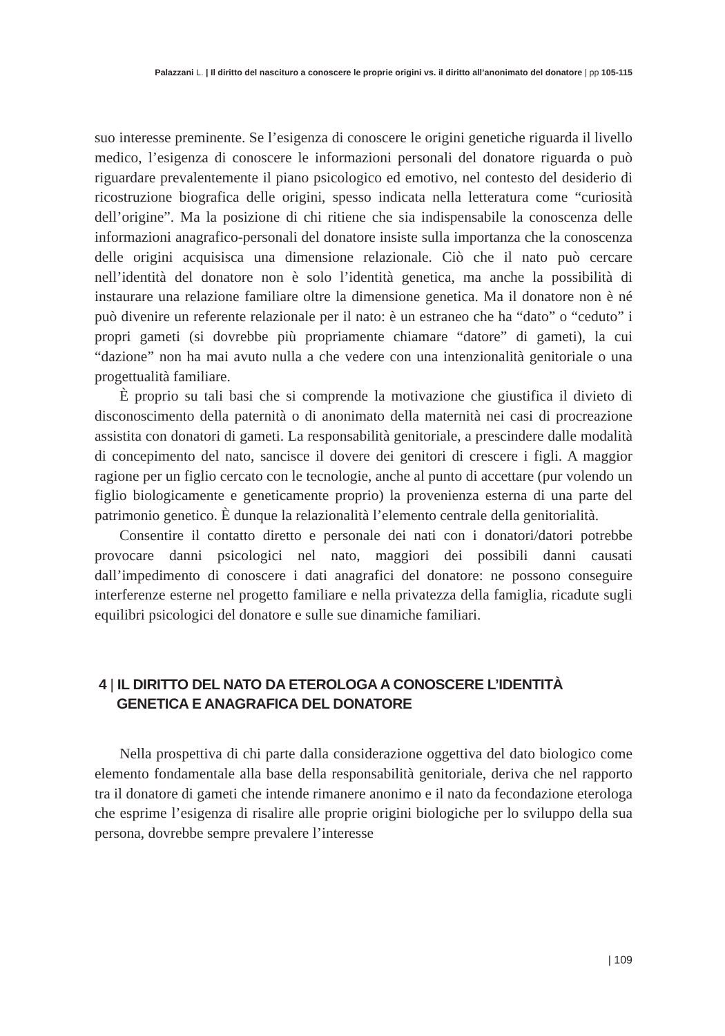Palazzani L. | Il diritto del nascituro a conoscere le proprie origini vs. il diritto all’anonimato del donatore | pp 105-115
suo interesse preminente. Se l’esigenza di conoscere le origini genetiche riguarda il livello medico, l’esigenza di conoscere le informazioni personali del donatore riguarda o può riguardare prevalentemente il piano psicologico ed emotivo, nel contesto del desiderio di ricostruzione biografica delle origini, spesso indicata nella letteratura come “curiosità dell’origine”. Ma la posizione di chi ritiene che sia indispensabile la conoscenza delle informazioni anagrafico-personali del donatore insiste sulla importanza che la conoscenza delle origini acquisisca una dimensione relazionale. Ciò che il nato può cercare nell’identità del donatore non è solo l’identità genetica, ma anche la possibilità di instaurare una relazione familiare oltre la dimensione genetica. Ma il donatore non è né può divenire un referente relazionale per il nato: è un estraneo che ha “dato” o “ceduto” i propri gameti (si dovrebbe più propriamente chiamare “datore” di gameti), la cui “dazione” non ha mai avuto nulla a che vedere con una intenzionalità genitoriale o una progettualità familiare.
È proprio su tali basi che si comprende la motivazione che giustifica il divieto di disconoscimento della paternità o di anonimato della maternità nei casi di procreazione assistita con donatori di gameti. La responsabilità genitoriale, a prescindere dalle modalità di concepimento del nato, sancisce il dovere dei genitori di crescere i figli. A maggior ragione per un figlio cercato con le tecnologie, anche al punto di accettare (pur volendo un figlio biologicamente e geneticamente proprio) la provenienza esterna di una parte del patrimonio genetico. È dunque la relazionalità l’elemento centrale della genitorialità.
Consentire il contatto diretto e personale dei nati con i donatori/datori potrebbe provocare danni psicologici nel nato, maggiori dei possibili danni causati dall’impedimento di conoscere i dati anagrafici del donatore: ne possono conseguire interferenze esterne nel progetto familiare e nella privatezza della famiglia, ricadute sugli equilibri psicologici del donatore e sulle sue dinamiche familiari.
4 | IL DIRITTO DEL NATO DA ETEROLOGA A CONOSCERE L’IDENTITÀ GENETICA E ANAGRAFICA DEL DONATORE
Nella prospettiva di chi parte dalla considerazione oggettiva del dato biologico come elemento fondamentale alla base della responsabilità genitoriale, deriva che nel rapporto tra il donatore di gameti che intende rimanere anonimo e il nato da fecondazione eterologa che esprime l’esigenza di risalire alle proprie origini biologiche per lo sviluppo della sua persona, dovrebbe sempre prevalere l’interesse
| 109